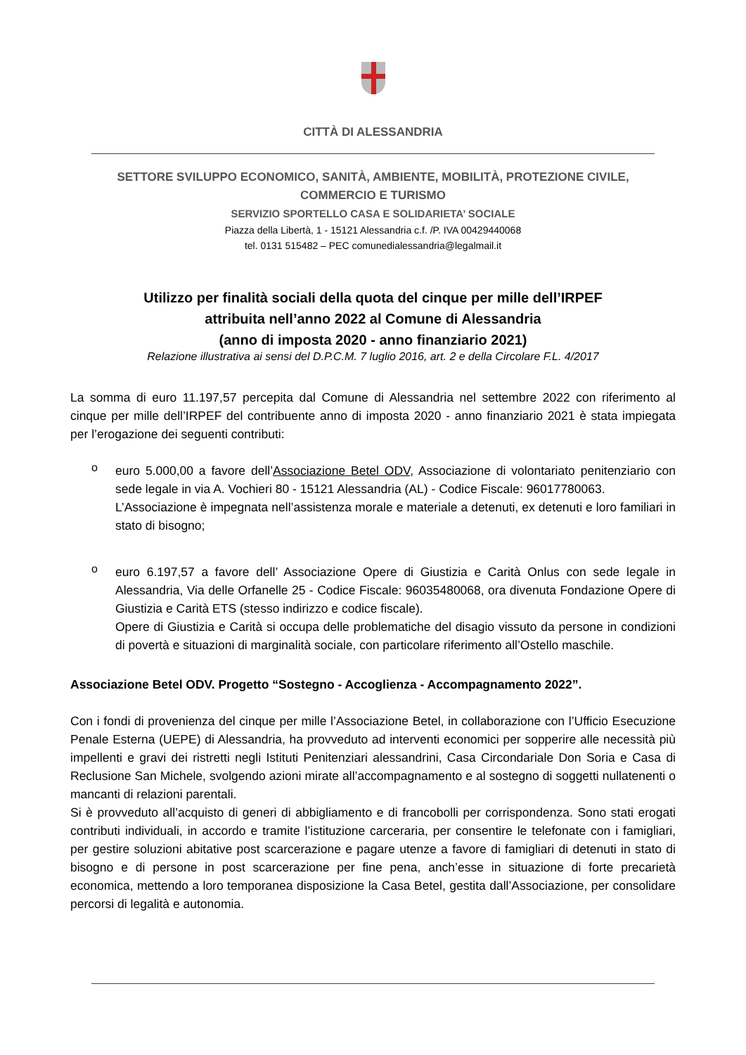CITTÀ DI ALESSANDRIA
SETTORE SVILUPPO ECONOMICO, SANITÀ, AMBIENTE, MOBILITÀ, PROTEZIONE CIVILE,
COMMERCIO E TURISMO
SERVIZIO SPORTELLO CASA E SOLIDARIETA’ SOCIALE
Piazza della Libertà, 1 - 15121 Alessandria c.f. /P. IVA 00429440068
tel. 0131 515482 – PEC comunedialessandria@legalmail.it
Utilizzo per finalità sociali della quota del cinque per mille dell’IRPEF
attribuita nell’anno 2022 al Comune di Alessandria
(anno di imposta 2020 - anno finanziario 2021)
Relazione illustrativa ai sensi del D.P.C.M. 7 luglio 2016, art. 2 e della Circolare F.L. 4/2017
La somma di euro 11.197,57 percepita dal Comune di Alessandria nel settembre 2022 con riferimento al cinque per mille dell’IRPEF del contribuente anno di imposta 2020 - anno finanziario 2021 è stata impiegata per l’erogazione dei seguenti contributi:
o
euro 5.000,00 a favore dell’Associazione Betel ODV, Associazione di volontariato penitenziario con sede legale in via A. Vochieri 80 - 15121 Alessandria (AL) - Codice Fiscale: 96017780063.
L’Associazione è impegnata nell’assistenza morale e materiale a detenuti, ex detenuti e loro familiari in stato di bisogno;
o
euro 6.197,57 a favore dell’ Associazione Opere di Giustizia e Carità Onlus con sede legale in Alessandria, Via delle Orfanelle 25 - Codice Fiscale: 96035480068, ora divenuta Fondazione Opere di Giustizia e Carità ETS (stesso indirizzo e codice fiscale).
Opere di Giustizia e Carità si occupa delle problematiche del disagio vissuto da persone in condizioni di povertà e situazioni di marginalità sociale, con particolare riferimento all’Ostello maschile.
Associazione Betel ODV. Progetto “Sostegno - Accoglienza - Accompagnamento 2022”.
Con i fondi di provenienza del cinque per mille l’Associazione Betel, in collaborazione con l’Ufficio Esecuzione Penale Esterna (UEPE) di Alessandria, ha provveduto ad interventi economici per sopperire alle necessità più impellenti e gravi dei ristretti negli Istituti Penitenziari alessandrini, Casa Circondariale Don Soria e Casa di Reclusione San Michele, svolgendo azioni mirate all’accompagnamento e al sostegno di soggetti nullatenenti o mancanti di relazioni parentali.
Si è provveduto all’acquisto di generi di abbigliamento e di francobolli per corrispondenza. Sono stati erogati contributi individuali, in accordo e tramite l’istituzione carceraria, per consentire le telefonate con i famigliari, per gestire soluzioni abitative post scarcerazione e pagare utenze a favore di famigliari di detenuti in stato di bisogno e di persone in post scarcerazione per fine pena, anch’esse in situazione di forte precarietà economica, mettendo a loro temporanea disposizione la Casa Betel, gestita dall’Associazione, per consolidare percorsi di legalità e autonomia.